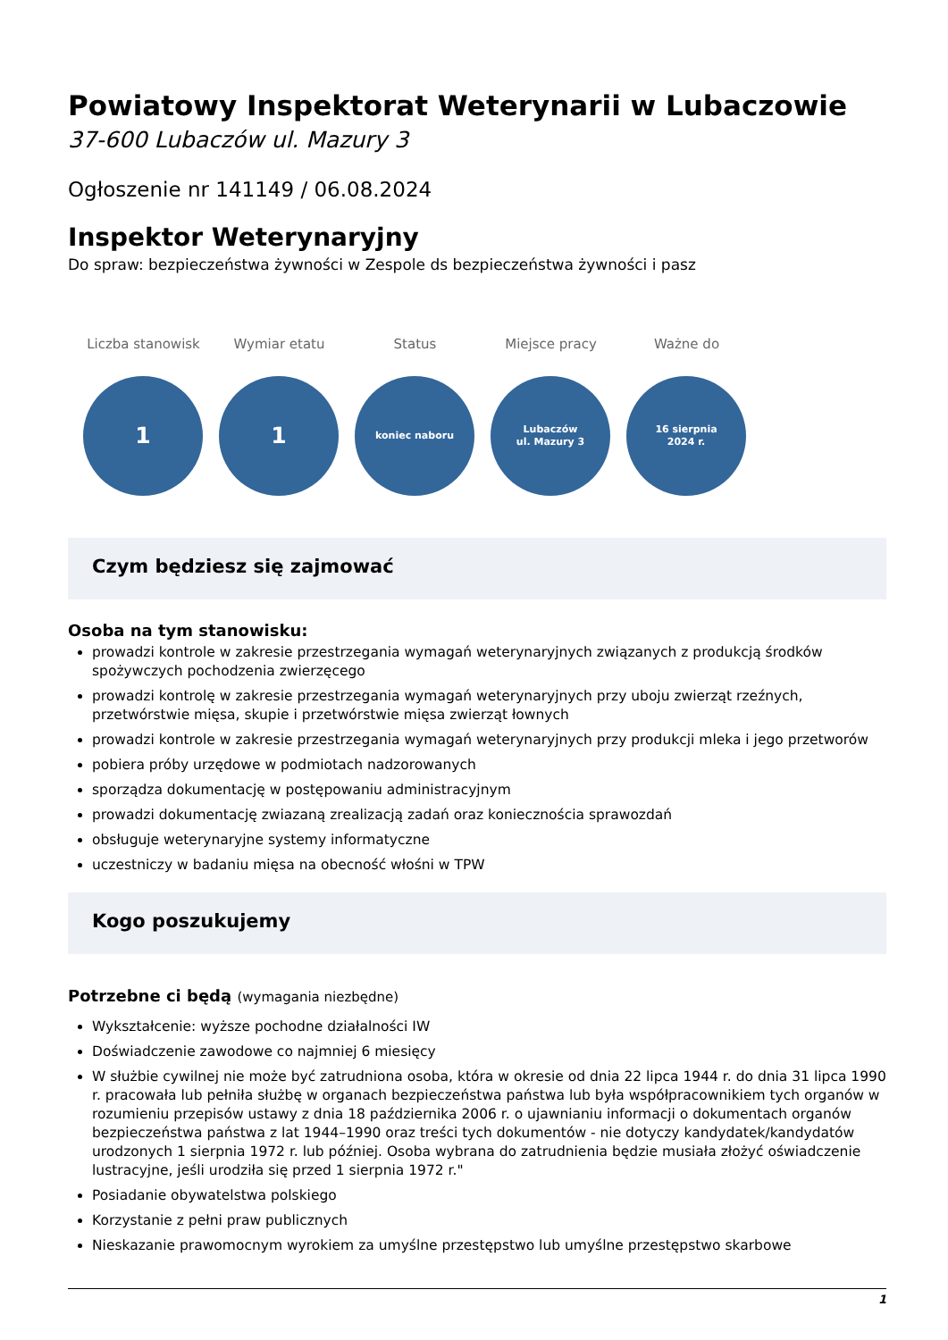Powiatowy Inspektorat Weterynarii w Lubaczowie
37-600 Lubaczów ul. Mazury 3
Ogłoszenie nr 141149 / 06.08.2024
Inspektor Weterynaryjny
Do spraw: bezpieczeństwa żywności w Zespole ds bezpieczeństwa żywności i pasz
Liczba stanowisk
1
Wymiar etatu
1
Status
koniec naboru
Miejsce pracy
Lubaczów
ul. Mazury 3
Ważne do
16 sierpnia
2024 r.
Czym będziesz się zajmować
Osoba na tym stanowisku:
prowadzi kontrole w zakresie przestrzegania wymagań weterynaryjnych związanych z produkcją środków spożywczych pochodzenia zwierzęcego
prowadzi kontrolę w zakresie przestrzegania wymagań weterynaryjnych przy uboju zwierząt rzeźnych, przetwórstwie mięsa, skupie i przetwórstwie mięsa zwierząt łownych
prowadzi kontrole w zakresie przestrzegania wymagań weterynaryjnych przy produkcji mleka i jego przetworów
pobiera próby urzędowe w podmiotach nadzorowanych
sporządza dokumentację w postępowaniu administracyjnym
prowadzi dokumentację zwiazaną zrealizacją zadań oraz koniecznościa sprawozdań
obsługuje weterynaryjne systemy informatyczne
uczestniczy w badaniu mięsa na obecność włośni w TPW
Kogo poszukujemy
Potrzebne ci będą (wymagania niezbędne)
Wykształcenie: wyższe pochodne działalności IW
Doświadczenie zawodowe co najmniej 6 miesięcy
W służbie cywilnej nie może być zatrudniona osoba, która w okresie od dnia 22 lipca 1944 r. do dnia 31 lipca 1990 r. pracowała lub pełniła służbę w organach bezpieczeństwa państwa lub była współpracownikiem tych organów w rozumieniu przepisów ustawy z dnia 18 października 2006 r. o ujawnianiu informacji o dokumentach organów bezpieczeństwa państwa z lat 1944–1990 oraz treści tych dokumentów - nie dotyczy kandydatek/kandydatów urodzonych 1 sierpnia 1972 r. lub później. Osoba wybrana do zatrudnienia będzie musiała złożyć oświadczenie lustracyjne, jeśli urodziła się przed 1 sierpnia 1972 r."
Posiadanie obywatelstwa polskiego
Korzystanie z pełni praw publicznych
Nieskazanie prawomocnym wyrokiem za umyślne przestępstwo lub umyślne przestępstwo skarbowe
1